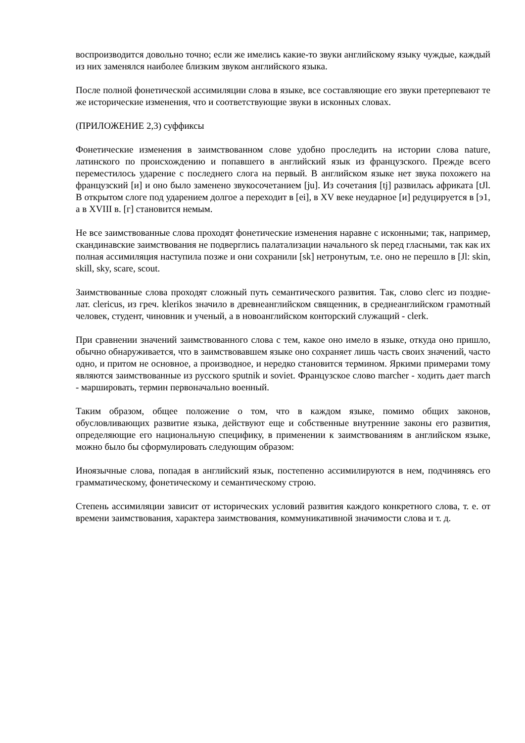воспроизводится довольно точно; если же имелись какие-то звуки английскому языку чуждые, каждый из них заменялся наиболее близким звуком английского языка.
После полной фонетической ассимиляции слова в языке, все составляющие его звуки претерпевают те же исторические изменения, что и соответствующие звуки в исконных словах.
(ПРИЛОЖЕНИЕ 2,3) суффиксы
Фонетические изменения в заимствованном слове удобно проследить на истории слова nature, латинского по происхождению и попавшего в английский язык из французского. Прежде всего переместилось ударение с последнего слога на первый. В английском языке нет звука похожего на французский [и] и оно было заменено звукосочетанием [ju]. Из сочетания [tj] развилась африката [tJl. В открытом слоге под ударением долгое а переходит в [ei], в XV веке неударное [и] редуцируется в [э1, а в XVIII в. [г] становится немым.
Не все заимствованные слова проходят фонетические изменения наравне с исконными; так, например, скандинавские заимствования не подверглись палатализации начального sk перед гласными, так как их полная ассимиляция наступила позже и они сохранили [sk] нетронутым, т.е. оно не перешло в [Jl: skin, skill, sky, scare, scout.
Заимствованные слова проходят сложный путь семантического развития. Так, слово clerc из поздне-лат. clericus, из греч. klerikos значило в древнеанглийском священник, в среднеанглийском грамотный человек, студент, чиновник и ученый, а в новоанглийском конторский служащий - clerk.
При сравнении значений заимствованного слова с тем, какое оно имело в языке, откуда оно пришло, обычно обнаруживается, что в заимствовавшем языке оно сохраняет лишь часть своих значений, часто одно, и притом не основное, а производное, и нередко становится термином. Яркими примерами тому являются заимствованные из русского sputnik и soviet. Французское слово marcher - ходить дает march - маршировать, термин первоначально военный.
Таким образом, общее положение о том, что в каждом языке, помимо общих законов, обусловливающих развитие языка, действуют еще и собственные внутренние законы его развития, определяющие его национальную специфику, в применении к заимствованиям в английском языке, можно было бы сформулировать следующим образом:
Иноязычные слова, попадая в английский язык, постепенно ассимилируются в нем, подчиняясь его грамматическому, фонетическому и семантическому строю.
Степень ассимиляции зависит от исторических условий развития каждого конкретного слова, т. е. от времени заимствования, характера заимствования, коммуникативной значимости слова и т. д.